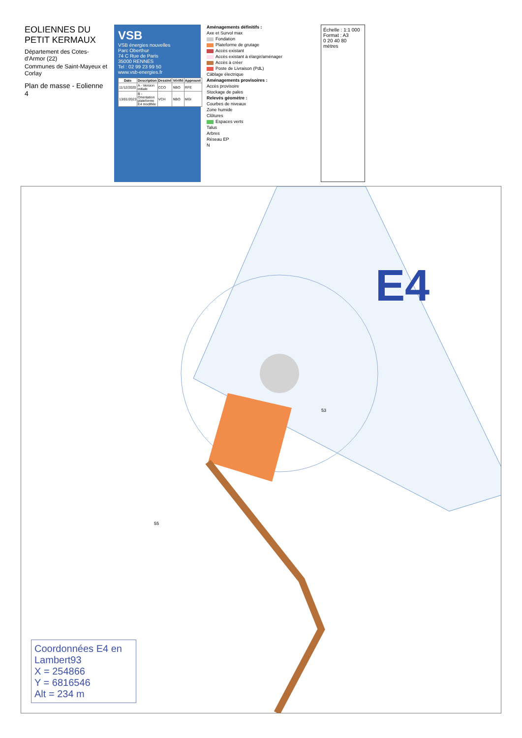EOLIENNES DU PETIT KERMAUX
Département des Cotes-d'Armor (22)
Communes de Saint-Mayeux et Corlay
Plan de masse - Eolienne 4
VSB
VSB énergies nouvelles
Parc Oberthur
74 C Rue de Paris
35000 RENNES
Tel : 02 99 23 99 50
www.vsb-energies.fr
| Date | Description | Dessiné | Vérifié | Approuvé |
| --- | --- | --- | --- | --- |
| 11/12/2020 | A - Version initiale | CCO | NBO | RFE |
| 13/01/2023 | B - Orientation plateforme E4 modifiée | VCH | NBO | MGI |
Aménagements définitifs :
Axe et Survol max
Fondation
Plateforme de grutage
Accès existant
Accès existant à élargir/aménager
Accès à créer
Poste de Livraison (PdL)
Câblage électrique
Aménagements provisoires :
Accès provisoire
Stockage de pales
Relevés géomètre :
Courbes de niveaux
Zone humide
Clôtures
Espaces verts
Talus
Arbres
Réseau EP
N
Échelle : 1:1 000
Format : A3
0 20 40 80
mètres
E4
53
55
Coordonnées E4 en Lambert93
X = 254866
Y = 6816546
Alt = 234 m